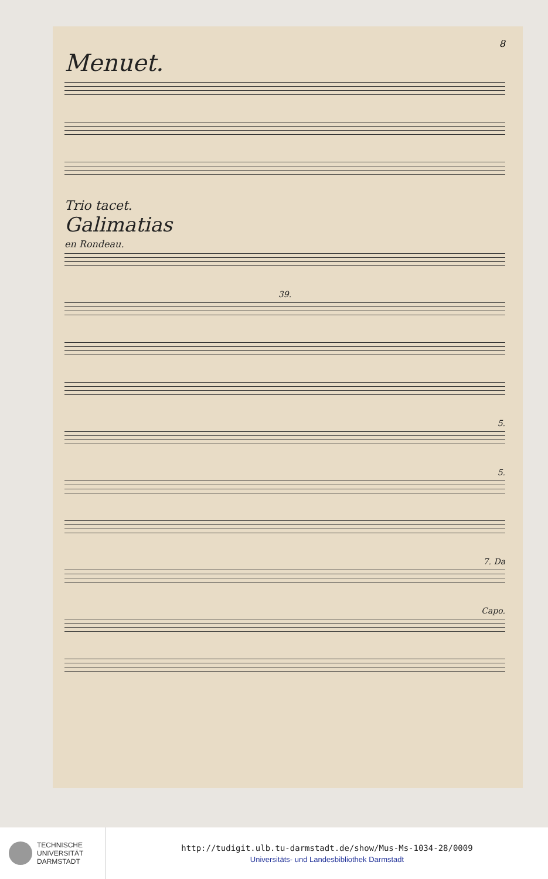8
Menuet.
Trio tacet.
Galimatias
en Rondeau.
39.
5.
5.
7. Da
Capo.
TECHNISCHE
UNIVERSITÄT
DARMSTADT
http://tudigit.ulb.tu-darmstadt.de/show/Mus-Ms-1034-28/0009
Universitäts- und Landesbibliothek Darmstadt